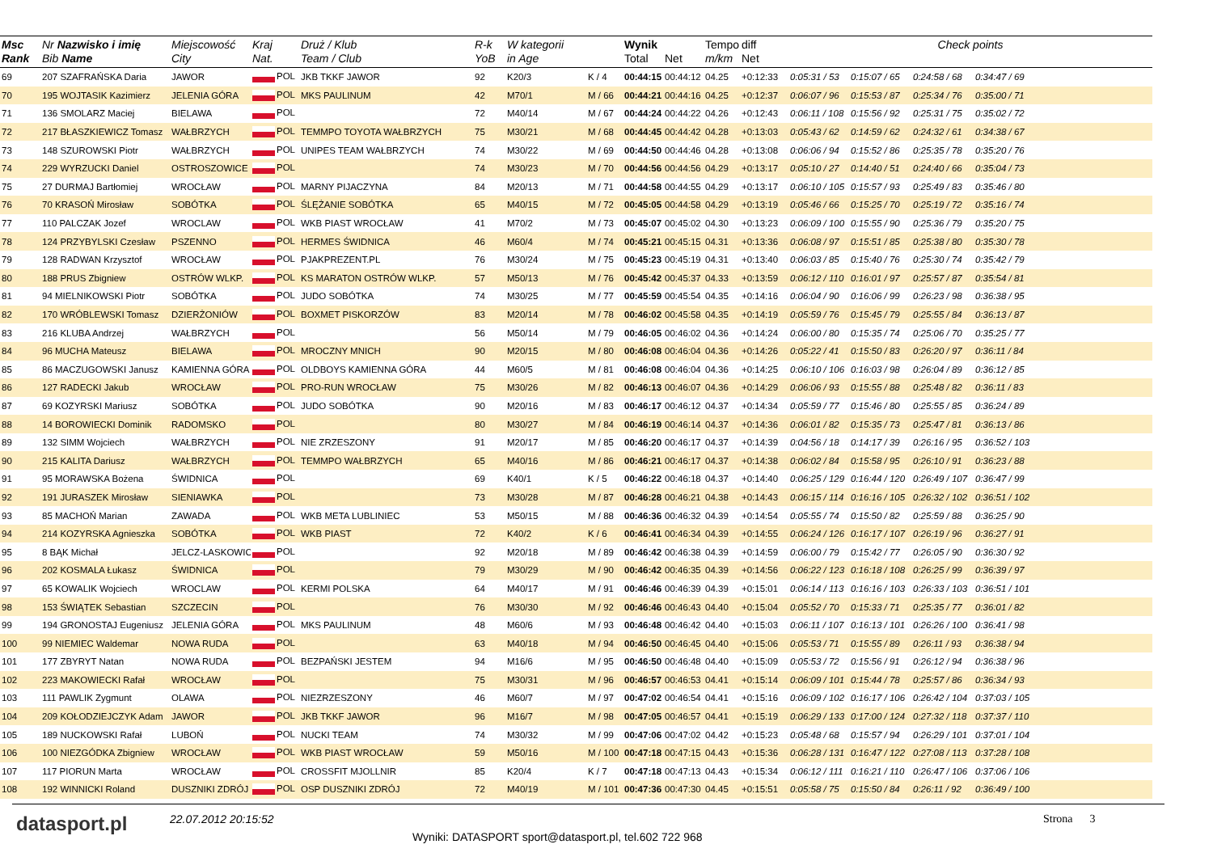| Msc Rank | Nr Nazwisko i imię Bib Name | Miejscowość City | Kraj Nat. | Druż / Klub Team / Club | R-k YoB | W kategorii in Age | | Wynik Total | Net | Tempo m/km | diff Net | Check points | | | | |
| --- | --- | --- | --- | --- | --- | --- | --- | --- | --- | --- | --- | --- | --- | --- | --- | --- |
| 69 | 207 SZAFRAŃSKA Daria | JAWOR | POL | JKB TKKF JAWOR | 92 | K20/3 | K / 4 | 00:44:15 | 00:44:12 | 04.25 | +0:12:33 | 0:05:31 / 53 | 0:15:07 / 65 | 0:24:58 / 68 | 0:34:47 / 69 | |
| 70 | 195 WOJTASIK Kazimierz | JELENIA GÓRA | POL | MKS PAULINUM | 42 | M70/1 | M / 66 | 00:44:21 | 00:44:16 | 04.25 | +0:12:37 | 0:06:07 / 96 | 0:15:53 / 87 | 0:25:34 / 76 | 0:35:00 / 71 | |
| 71 | 136 SMOLARZ Maciej | BIELAWA | POL | | 72 | M40/14 | M / 67 | 00:44:24 | 00:44:22 | 04.26 | +0:12:43 | 0:06:11 / 108 | 0:15:56 / 92 | 0:25:31 / 75 | 0:35:02 / 72 | |
| 72 | 217 BŁASZKIEWICZ Tomasz | WAŁBRZYCH | POL | TEMMPO TOYOTA WAŁBRZYCH | 75 | M30/21 | M / 68 | 00:44:45 | 00:44:42 | 04.28 | +0:13:03 | 0:05:43 / 62 | 0:14:59 / 62 | 0:24:32 / 61 | 0:34:38 / 67 | |
| 73 | 148 SZUROWSKI Piotr | WAŁBRZYCH | POL | UNIPES TEAM WAŁBRZYCH | 74 | M30/22 | M / 69 | 00:44:50 | 00:44:46 | 04.28 | +0:13:08 | 0:06:06 / 94 | 0:15:52 / 86 | 0:25:35 / 78 | 0:35:20 / 76 | |
| 74 | 229 WYRZUCKI Daniel | OSTROSZOWICE | POL | | 74 | M30/23 | M / 70 | 00:44:56 | 00:44:56 | 04.29 | +0:13:17 | 0:05:10 / 27 | 0:14:40 / 51 | 0:24:40 / 66 | 0:35:04 / 73 | |
| 75 | 27 DURMAJ Bartłomiej | WROCŁAW | POL | MARNY PIJACZYNA | 84 | M20/13 | M / 71 | 00:44:58 | 00:44:55 | 04.29 | +0:13:17 | 0:06:10 / 105 | 0:15:57 / 93 | 0:25:49 / 83 | 0:35:46 / 80 | |
| 76 | 70 KRASOŃ Mirosław | SOBÓTKA | POL | ŚLĘŻANIE SOBÓTKA | 65 | M40/15 | M / 72 | 00:45:05 | 00:44:58 | 04.29 | +0:13:19 | 0:05:46 / 66 | 0:15:25 / 70 | 0:25:19 / 72 | 0:35:16 / 74 | |
| 77 | 110 PALCZAK Jozef | WROCLAW | POL | WKB PIAST WROCŁAW | 41 | M70/2 | M / 73 | 00:45:07 | 00:45:02 | 04.30 | +0:13:23 | 0:06:09 / 100 | 0:15:55 / 90 | 0:25:36 / 79 | 0:35:20 / 75 | |
| 78 | 124 PRZYBYLSKI Czesław | PSZENNO | POL | HERMES ŚWIDNICA | 46 | M60/4 | M / 74 | 00:45:21 | 00:45:15 | 04.31 | +0:13:36 | 0:06:08 / 97 | 0:15:51 / 85 | 0:25:38 / 80 | 0:35:30 / 78 | |
| 79 | 128 RADWAN Krzysztof | WROCŁAW | POL | PJAKPREZENT.PL | 76 | M30/24 | M / 75 | 00:45:23 | 00:45:19 | 04.31 | +0:13:40 | 0:06:03 / 85 | 0:15:40 / 76 | 0:25:30 / 74 | 0:35:42 / 79 | |
| 80 | 188 PRUS Zbigniew | OSTRÓW WLKP. | POL | KS MARATON OSTRÓW WLKP. | 57 | M50/13 | M / 76 | 00:45:42 | 00:45:37 | 04.33 | +0:13:59 | 0:06:12 / 110 | 0:16:01 / 97 | 0:25:57 / 87 | 0:35:54 / 81 | |
| 81 | 94 MIELNIKOWSKI Piotr | SOBÓTKA | POL | JUDO SOBÓTKA | 74 | M30/25 | M / 77 | 00:45:59 | 00:45:54 | 04.35 | +0:14:16 | 0:06:04 / 90 | 0:16:06 / 99 | 0:26:23 / 98 | 0:36:38 / 95 | |
| 82 | 170 WRÓBLEWSKI Tomasz | DZIERŻONIÓW | POL | BOXMET PISKORZÓW | 83 | M20/14 | M / 78 | 00:46:02 | 00:45:58 | 04.35 | +0:14:19 | 0:05:59 / 76 | 0:15:45 / 79 | 0:25:55 / 84 | 0:36:13 / 87 | |
| 83 | 216 KLUBA Andrzej | WAŁBRZYCH | POL | | 56 | M50/14 | M / 79 | 00:46:05 | 00:46:02 | 04.36 | +0:14:24 | 0:06:00 / 80 | 0:15:35 / 74 | 0:25:06 / 70 | 0:35:25 / 77 | |
| 84 | 96 MUCHA Mateusz | BIELAWA | POL | MROCZNY MNICH | 90 | M20/15 | M / 80 | 00:46:08 | 00:46:04 | 04.36 | +0:14:26 | 0:05:22 / 41 | 0:15:50 / 83 | 0:26:20 / 97 | 0:36:11 / 84 | |
| 85 | 86 MACZUGOWSKI Janusz | KAMIENNA GÓRA | POL | OLDBOYS KAMIENNA GÓRA | 44 | M60/5 | M / 81 | 00:46:08 | 00:46:04 | 04.36 | +0:14:25 | 0:06:10 / 106 | 0:16:03 / 98 | 0:26:04 / 89 | 0:36:12 / 85 | |
| 86 | 127 RADECKI Jakub | WROCŁAW | POL | PRO-RUN WROCŁAW | 75 | M30/26 | M / 82 | 00:46:13 | 00:46:07 | 04.36 | +0:14:29 | 0:06:06 / 93 | 0:15:55 / 88 | 0:25:48 / 82 | 0:36:11 / 83 | |
| 87 | 69 KOZYRSKI Mariusz | SOBÓTKA | POL | JUDO SOBÓTKA | 90 | M20/16 | M / 83 | 00:46:17 | 00:46:12 | 04.37 | +0:14:34 | 0:05:59 / 77 | 0:15:46 / 80 | 0:25:55 / 85 | 0:36:24 / 89 | |
| 88 | 14 BOROWIECKI Dominik | RADOMSKO | POL | | 80 | M30/27 | M / 84 | 00:46:19 | 00:46:14 | 04.37 | +0:14:36 | 0:06:01 / 82 | 0:15:35 / 73 | 0:25:47 / 81 | 0:36:13 / 86 | |
| 89 | 132 SIMM Wojciech | WAŁBRZYCH | POL | NIE ZRZESZONY | 91 | M20/17 | M / 85 | 00:46:20 | 00:46:17 | 04.37 | +0:14:39 | 0:04:56 / 18 | 0:14:17 / 39 | 0:26:16 / 95 | 0:36:52 / 103 | |
| 90 | 215 KALITA Dariusz | WAŁBRZYCH | POL | TEMMPO WAŁBRZYCH | 65 | M40/16 | M / 86 | 00:46:21 | 00:46:17 | 04.37 | +0:14:38 | 0:06:02 / 84 | 0:15:58 / 95 | 0:26:10 / 91 | 0:36:23 / 88 | |
| 91 | 95 MORAWSKA Bożena | ŚWIDNICA | POL | | 69 | K40/1 | K / 5 | 00:46:22 | 00:46:18 | 04.37 | +0:14:40 | 0:06:25 / 129 | 0:16:44 / 120 | 0:26:49 / 107 | 0:36:47 / 99 | |
| 92 | 191 JURASZEK Mirosław | SIENIAWKA | POL | | 73 | M30/28 | M / 87 | 00:46:28 | 00:46:21 | 04.38 | +0:14:43 | 0:06:15 / 114 | 0:16:16 / 105 | 0:26:32 / 102 | 0:36:51 / 102 | |
| 93 | 85 MACHOŃ Marian | ZAWADA | POL | WKB META LUBLINIEC | 53 | M50/15 | M / 88 | 00:46:36 | 00:46:32 | 04.39 | +0:14:54 | 0:05:55 / 74 | 0:15:50 / 82 | 0:25:59 / 88 | 0:36:25 / 90 | |
| 94 | 214 KOZYRSKA Agnieszka | SOBÓTKA | POL | WKB PIAST | 72 | K40/2 | K / 6 | 00:46:41 | 00:46:34 | 04.39 | +0:14:55 | 0:06:24 / 126 | 0:16:17 / 107 | 0:26:19 / 96 | 0:36:27 / 91 | |
| 95 | 8 BĄK Michał | JELCZ-LASKOWIC | POL | | 92 | M20/18 | M / 89 | 00:46:42 | 00:46:38 | 04.39 | +0:14:59 | 0:06:00 / 79 | 0:15:42 / 77 | 0:26:05 / 90 | 0:36:30 / 92 | |
| 96 | 202 KOSMALA Łukasz | ŚWIDNICA | POL | | 79 | M30/29 | M / 90 | 00:46:42 | 00:46:35 | 04.39 | +0:14:56 | 0:06:22 / 123 | 0:16:18 / 108 | 0:26:25 / 99 | 0:36:39 / 97 | |
| 97 | 65 KOWALIK Wojciech | WROCLAW | POL | KERMI POLSKA | 64 | M40/17 | M / 91 | 00:46:46 | 00:46:39 | 04.39 | +0:15:01 | 0:06:14 / 113 | 0:16:16 / 103 | 0:26:33 / 103 | 0:36:51 / 101 | |
| 98 | 153 ŚWIĄTEK Sebastian | SZCZECIN | POL | | 76 | M30/30 | M / 92 | 00:46:46 | 00:46:43 | 04.40 | +0:15:04 | 0:05:52 / 70 | 0:15:33 / 71 | 0:25:35 / 77 | 0:36:01 / 82 | |
| 99 | 194 GRONOSTAJ Eugeniusz | JELENIA GÓRA | POL | MKS PAULINUM | 48 | M60/6 | M / 93 | 00:46:48 | 00:46:42 | 04.40 | +0:15:03 | 0:06:11 / 107 | 0:16:13 / 101 | 0:26:26 / 100 | 0:36:41 / 98 | |
| 100 | 99 NIEMIEC Waldemar | NOWA RUDA | POL | | 63 | M40/18 | M / 94 | 00:46:50 | 00:46:45 | 04.40 | +0:15:06 | 0:05:53 / 71 | 0:15:55 / 89 | 0:26:11 / 93 | 0:36:38 / 94 | |
| 101 | 177 ZBYRYT Natan | NOWA RUDA | POL | BEZPAŃSKI JESTEM | 94 | M16/6 | M / 95 | 00:46:50 | 00:46:48 | 04.40 | +0:15:09 | 0:05:53 / 72 | 0:15:56 / 91 | 0:26:12 / 94 | 0:36:38 / 96 | |
| 102 | 223 MAKOWIECKI Rafał | WROCŁAW | POL | | 75 | M30/31 | M / 96 | 00:46:57 | 00:46:53 | 04.41 | +0:15:14 | 0:06:09 / 101 | 0:15:44 / 78 | 0:25:57 / 86 | 0:36:34 / 93 | |
| 103 | 111 PAWLIK Zygmunt | OLAWA | POL | NIEZRZESZONY | 46 | M60/7 | M / 97 | 00:47:02 | 00:46:54 | 04.41 | +0:15:16 | 0:06:09 / 102 | 0:16:17 / 106 | 0:26:42 / 104 | 0:37:03 / 105 | |
| 104 | 209 KOŁODZIEJCZYK Adam | JAWOR | POL | JKB TKKF JAWOR | 96 | M16/7 | M / 98 | 00:47:05 | 00:46:57 | 04.41 | +0:15:19 | 0:06:29 / 133 | 0:17:00 / 124 | 0:27:32 / 118 | 0:37:37 / 110 | |
| 105 | 189 NUCKOWSKI Rafał | LUBOŃ | POL | NUCKI TEAM | 74 | M30/32 | M / 99 | 00:47:06 | 00:47:02 | 04.42 | +0:15:23 | 0:05:48 / 68 | 0:15:57 / 94 | 0:26:29 / 101 | 0:37:01 / 104 | |
| 106 | 100 NIEZGÓDKA Zbigniew | WROCŁAW | POL | WKB PIAST WROCŁAW | 59 | M50/16 | M / 100 | 00:47:18 | 00:47:15 | 04.43 | +0:15:36 | 0:06:28 / 131 | 0:16:47 / 122 | 0:27:08 / 113 | 0:37:28 / 108 | |
| 107 | 117 PIORUN Marta | WROCŁAW | POL | CROSSFIT MJOLLNIR | 85 | K20/4 | K / 7 | 00:47:18 | 00:47:13 | 04.43 | +0:15:34 | 0:06:12 / 111 | 0:16:21 / 110 | 0:26:47 / 106 | 0:37:06 / 106 | |
| 108 | 192 WINNICKI Roland | DUSZNIKI ZDRÓJ | POL | OSP DUSZNIKI ZDRÓJ | 72 | M40/19 | M / 101 | 00:47:36 | 00:47:30 | 04.45 | +0:15:51 | 0:05:58 / 75 | 0:15:50 / 84 | 0:26:11 / 92 | 0:36:49 / 100 | |
datasport.pl
22.07.2012 20:15:52
Wyniki: DATASPORT sport@datasport.pl, tel.602 722 968
Strona 3